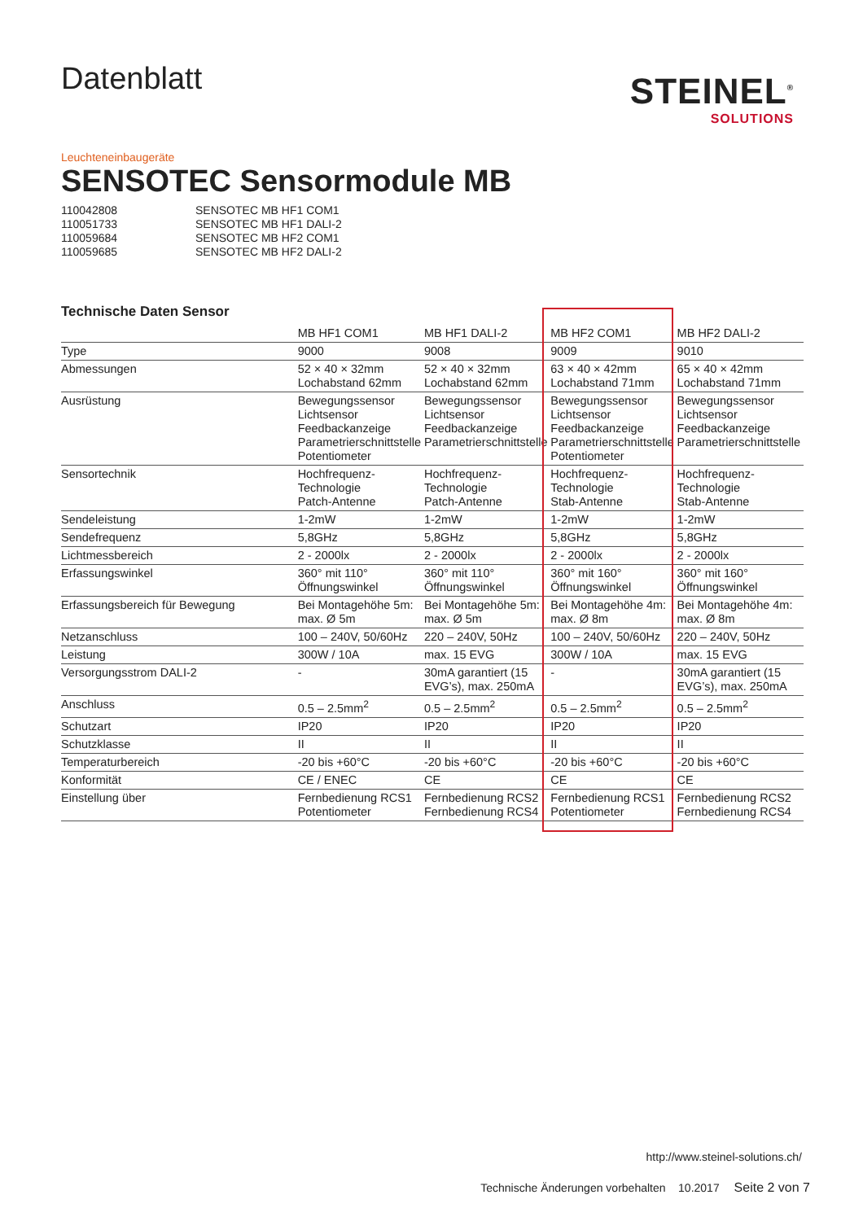Datenblatt
STEINEL<sup>®</sup>
SOLUTIONS
Leuchteneinbaugeräte
SENSOTEC Sensormodule MB
110042808 SENSOTEC MB HF1 COM1
110051733 SENSOTEC MB HF1 DALI-2
110059684 SENSOTEC MB HF2 COM1
110059685 SENSOTEC MB HF2 DALI-2
Technische Daten Sensor
| | MB HF1 COM1 | MB HF1 DALI-2 | MB HF2 COM1 | MB HF2 DALI-2 |
| --- | --- | --- | --- | --- |
| Type | 9000 | 9008 | 9009 | 9010 |
| Abmessungen | 52 × 40 × 32mm Lochabstand 62mm | 52 × 40 × 32mm Lochabstand 62mm | 63 × 40 × 42mm Lochabstand 71mm | 65 × 40 × 42mm Lochabstand 71mm |
| Ausrüstung | Bewegungssensor Lichtsensor Feedbackanzeige Parametrierschnittstelle Potentiometer | Bewegungssensor Lichtsensor Feedbackanzeige Parametrierschnittstelle | Bewegungssensor Lichtsensor Feedbackanzeige Parametrierschnittstelle Potentiometer | Bewegungssensor Lichtsensor Feedbackanzeige Parametrierschnittstelle |
| Sensortechnik | Hochfrequenz- Technologie Patch-Antenne | Hochfrequenz- Technologie Patch-Antenne | Hochfrequenz- Technologie Stab-Antenne | Hochfrequenz- Technologie Stab-Antenne |
| Sendeleistung | 1-2mW | 1-2mW | 1-2mW | 1-2mW |
| Sendefrequenz | 5,8GHz | 5,8GHz | 5,8GHz | 5,8GHz |
| Lichtmessbereich | 2 - 2000lx | 2 - 2000lx | 2 - 2000lx | 2 - 2000lx |
| Erfassungswinkel | 360° mit 110° Öffnungswinkel | 360° mit 110° Öffnungswinkel | 360° mit 160° Öffnungswinkel | 360° mit 160° Öffnungswinkel |
| Erfassungsbereich für Bewegung | Bei Montagehöhe 5m: max. Ø 5m | Bei Montagehöhe 5m: max. Ø 5m | Bei Montagehöhe 4m: max. Ø 8m | Bei Montagehöhe 4m: max. Ø 8m |
| Netzanschluss | 100 – 240V, 50/60Hz | 220 – 240V, 50Hz | 100 – 240V, 50/60Hz | 220 – 240V, 50Hz |
| Leistung | 300W / 10A | max. 15 EVG | 300W / 10A | max. 15 EVG |
| Versorgungsstrom DALI-2 | - | 30mA garantiert (15 EVG’s), max. 250mA | - | 30mA garantiert (15 EVG’s), max. 250mA |
| Anschluss | 0.5 – 2.5mm<sup>2</sup> | 0.5 – 2.5mm<sup>2</sup> | 0.5 – 2.5mm<sup>2</sup> | 0.5 – 2.5mm<sup>2</sup> |
| Schutzart | IP20 | IP20 | IP20 | IP20 |
| Schutzklasse | II | II | II | II |
| Temperaturbereich | -20 bis +60°C | -20 bis +60°C | -20 bis +60°C | -20 bis +60°C |
| Konformität | CE / ENEC | CE | CE | CE |
| Einstellung über | Fernbedienung RCS1 Potentiometer | Fernbedienung RCS2 Fernbedienung RCS4 | Fernbedienung RCS1 Potentiometer | Fernbedienung RCS2 Fernbedienung RCS4 |
http://www.steinel-solutions.ch/
Technische Änderungen vorbehalten 10.2017 Seite 2 von 7